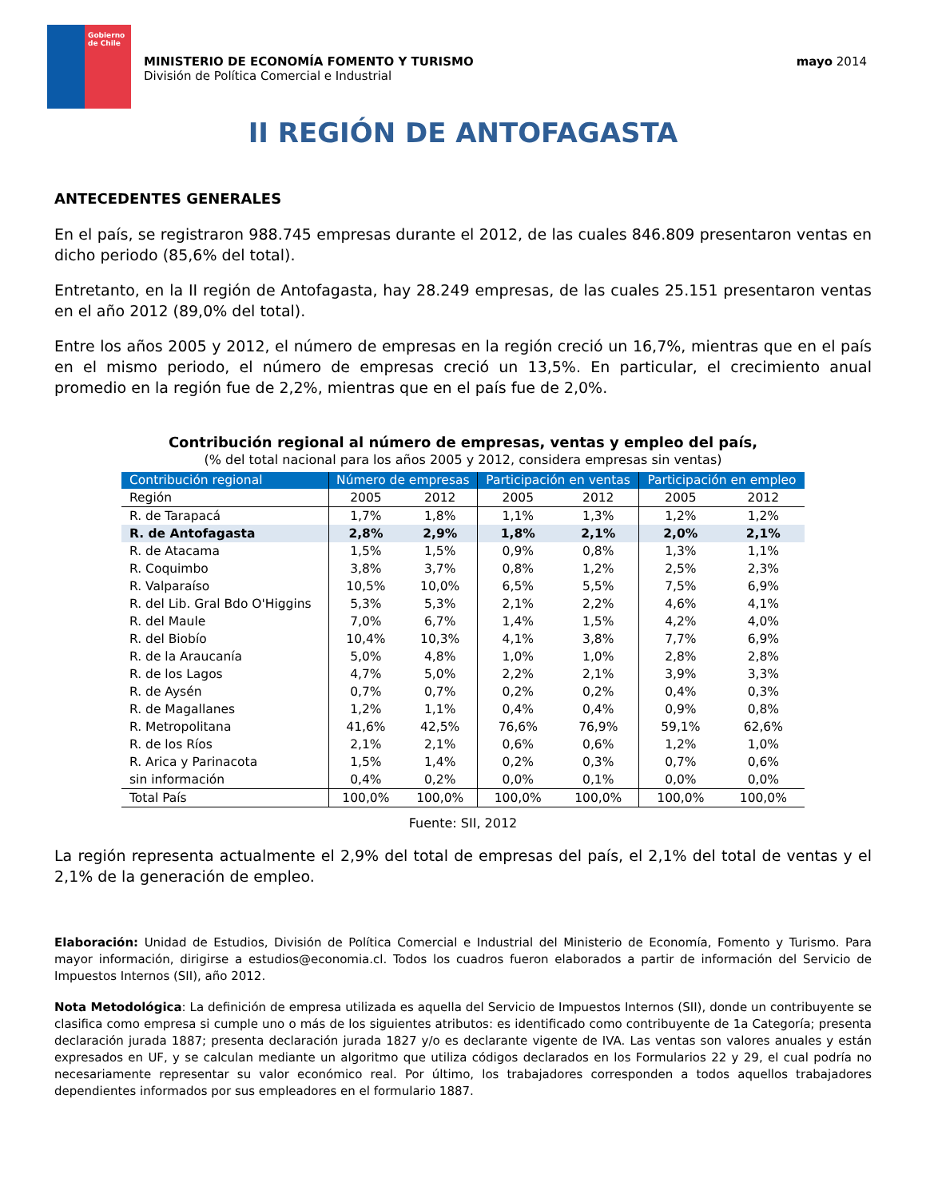Gobierno
de Chile
MINISTERIO DE ECONOMÍA FOMENTO Y TURISMO
División de Política Comercial e Industrial
mayo 2014
II REGIÓN DE ANTOFAGASTA
ANTECEDENTES GENERALES
En el país, se registraron 988.745 empresas durante el 2012, de las cuales 846.809 presentaron ventas en dicho periodo (85,6% del total).
Entretanto, en la II región de Antofagasta, hay 28.249 empresas, de las cuales 25.151 presentaron ventas en el año 2012 (89,0% del total).
Entre los años 2005 y 2012, el número de empresas en la región creció un 16,7%, mientras que en el país en el mismo periodo, el número de empresas creció un 13,5%. En particular, el crecimiento anual promedio en la región fue de 2,2%, mientras que en el país fue de 2,0%.
Contribución regional al número de empresas, ventas y empleo del país,
(% del total nacional para los años 2005 y 2012, considera empresas sin ventas)
| Contribución regional | Número de empresas | | Participación en ventas | | Participación en empleo | |
| --- | --- | --- | --- | --- | --- | --- |
| Región | 2005 | 2012 | 2005 | 2012 | 2005 | 2012 |
| R. de Tarapacá | 1,7% | 1,8% | 1,1% | 1,3% | 1,2% | 1,2% |
| R. de Antofagasta | 2,8% | 2,9% | 1,8% | 2,1% | 2,0% | 2,1% |
| R. de Atacama | 1,5% | 1,5% | 0,9% | 0,8% | 1,3% | 1,1% |
| R. Coquimbo | 3,8% | 3,7% | 0,8% | 1,2% | 2,5% | 2,3% |
| R. Valparaíso | 10,5% | 10,0% | 6,5% | 5,5% | 7,5% | 6,9% |
| R. del Lib. Gral Bdo O'Higgins | 5,3% | 5,3% | 2,1% | 2,2% | 4,6% | 4,1% |
| R. del Maule | 7,0% | 6,7% | 1,4% | 1,5% | 4,2% | 4,0% |
| R. del Biobío | 10,4% | 10,3% | 4,1% | 3,8% | 7,7% | 6,9% |
| R. de la Araucanía | 5,0% | 4,8% | 1,0% | 1,0% | 2,8% | 2,8% |
| R. de los Lagos | 4,7% | 5,0% | 2,2% | 2,1% | 3,9% | 3,3% |
| R. de Aysén | 0,7% | 0,7% | 0,2% | 0,2% | 0,4% | 0,3% |
| R. de Magallanes | 1,2% | 1,1% | 0,4% | 0,4% | 0,9% | 0,8% |
| R. Metropolitana | 41,6% | 42,5% | 76,6% | 76,9% | 59,1% | 62,6% |
| R. de los Ríos | 2,1% | 2,1% | 0,6% | 0,6% | 1,2% | 1,0% |
| R. Arica y Parinacota | 1,5% | 1,4% | 0,2% | 0,3% | 0,7% | 0,6% |
| sin información | 0,4% | 0,2% | 0,0% | 0,1% | 0,0% | 0,0% |
| Total País | 100,0% | 100,0% | 100,0% | 100,0% | 100,0% | 100,0% |
Fuente: SII, 2012
La región representa actualmente el 2,9% del total de empresas del país, el 2,1% del total de ventas y el 2,1% de la generación de empleo.
Elaboración: Unidad de Estudios, División de Política Comercial e Industrial del Ministerio de Economía, Fomento y Turismo. Para mayor información, dirigirse a estudios@economia.cl. Todos los cuadros fueron elaborados a partir de información del Servicio de Impuestos Internos (SII), año 2012.
Nota Metodológica: La definición de empresa utilizada es aquella del Servicio de Impuestos Internos (SII), donde un contribuyente se clasifica como empresa si cumple uno o más de los siguientes atributos: es identificado como contribuyente de 1a Categoría; presenta declaración jurada 1887; presenta declaración jurada 1827 y/o es declarante vigente de IVA. Las ventas son valores anuales y están expresados en UF, y se calculan mediante un algoritmo que utiliza códigos declarados en los Formularios 22 y 29, el cual podría no necesariamente representar su valor económico real. Por último, los trabajadores corresponden a todos aquellos trabajadores dependientes informados por sus empleadores en el formulario 1887.